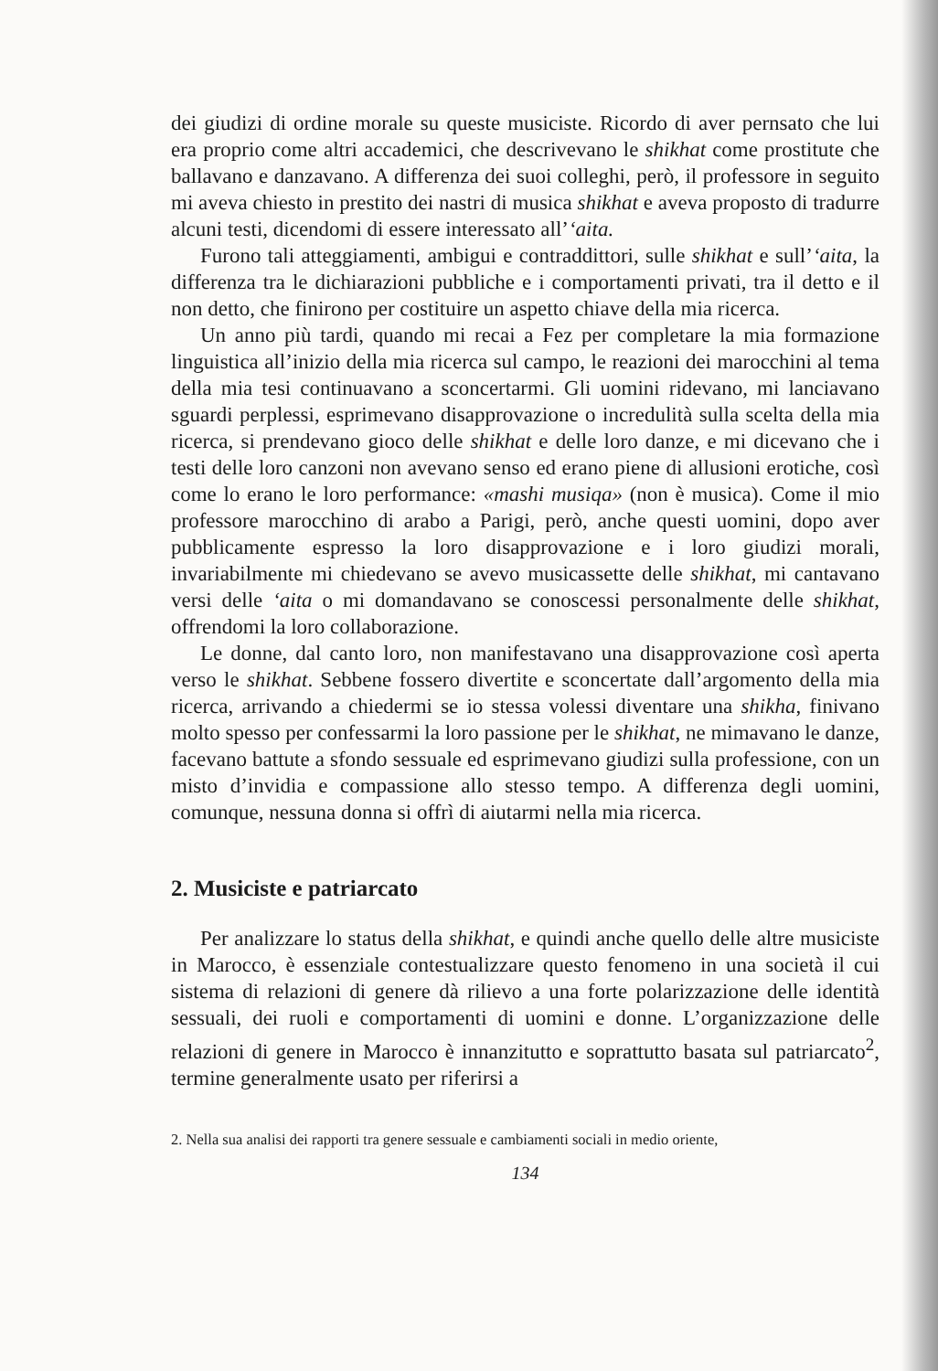dei giudizi di ordine morale su queste musiciste. Ricordo di aver pernsato che lui era proprio come altri accademici, che descrivevano le shikhat come prostitute che ballavano e danzavano. A differenza dei suoi colleghi, però, il professore in seguito mi aveva chiesto in prestito dei nastri di musica shikhat e aveva proposto di tradurre alcuni testi, dicendomi di essere interessato all’‘aita.
Furono tali atteggiamenti, ambigui e contraddittori, sulle shikhat e sull’‘aita, la differenza tra le dichiarazioni pubbliche e i comportamenti privati, tra il detto e il non detto, che finirono per costituire un aspetto chiave della mia ricerca.
Un anno più tardi, quando mi recai a Fez per completare la mia formazione linguistica all’inizio della mia ricerca sul campo, le reazioni dei marocchini al tema della mia tesi continuavano a sconcertarmi. Gli uomini ridevano, mi lanciavano sguardi perplessi, esprimevano disapprovazione o incredulità sulla scelta della mia ricerca, si prendevano gioco delle shikhat e delle loro danze, e mi dicevano che i testi delle loro canzoni non avevano senso ed erano piene di allusioni erotiche, così come lo erano le loro performance: «mashi musiqa» (non è musica). Come il mio professore marocchino di arabo a Parigi, però, anche questi uomini, dopo aver pubblicamente espresso la loro disapprovazione e i loro giudizi morali, invariabilmente mi chiedevano se avevo musicassette delle shikhat, mi cantavano versi delle ‘aita o mi domandavano se conoscessi personalmente delle shikhat, offrendomi la loro collaborazione.
Le donne, dal canto loro, non manifestavano una disapprovazione così aperta verso le shikhat. Sebbene fossero divertite e sconcertate dall’argomento della mia ricerca, arrivando a chiedermi se io stessa volessi diventare una shikha, finivano molto spesso per confessarmi la loro passione per le shikhat, ne mimavano le danze, facevano battute a sfondo sessuale ed esprimevano giudizi sulla professione, con un misto d’invidia e compassione allo stesso tempo. A differenza degli uomini, comunque, nessuna donna si offrì di aiutarmi nella mia ricerca.
2. Musiciste e patriarcato
Per analizzare lo status della shikhat, e quindi anche quello delle altre musiciste in Marocco, è essenziale contestualizzare questo fenomeno in una società il cui sistema di relazioni di genere dà rilievo a una forte polarizzazione delle identità sessuali, dei ruoli e comportamenti di uomini e donne. L’organizzazione delle relazioni di genere in Marocco è innanzitutto e soprattutto basata sul patriarcato<sup>2</sup>, termine generalmente usato per riferirsi a
2. Nella sua analisi dei rapporti tra genere sessuale e cambiamenti sociali in medio oriente,
134